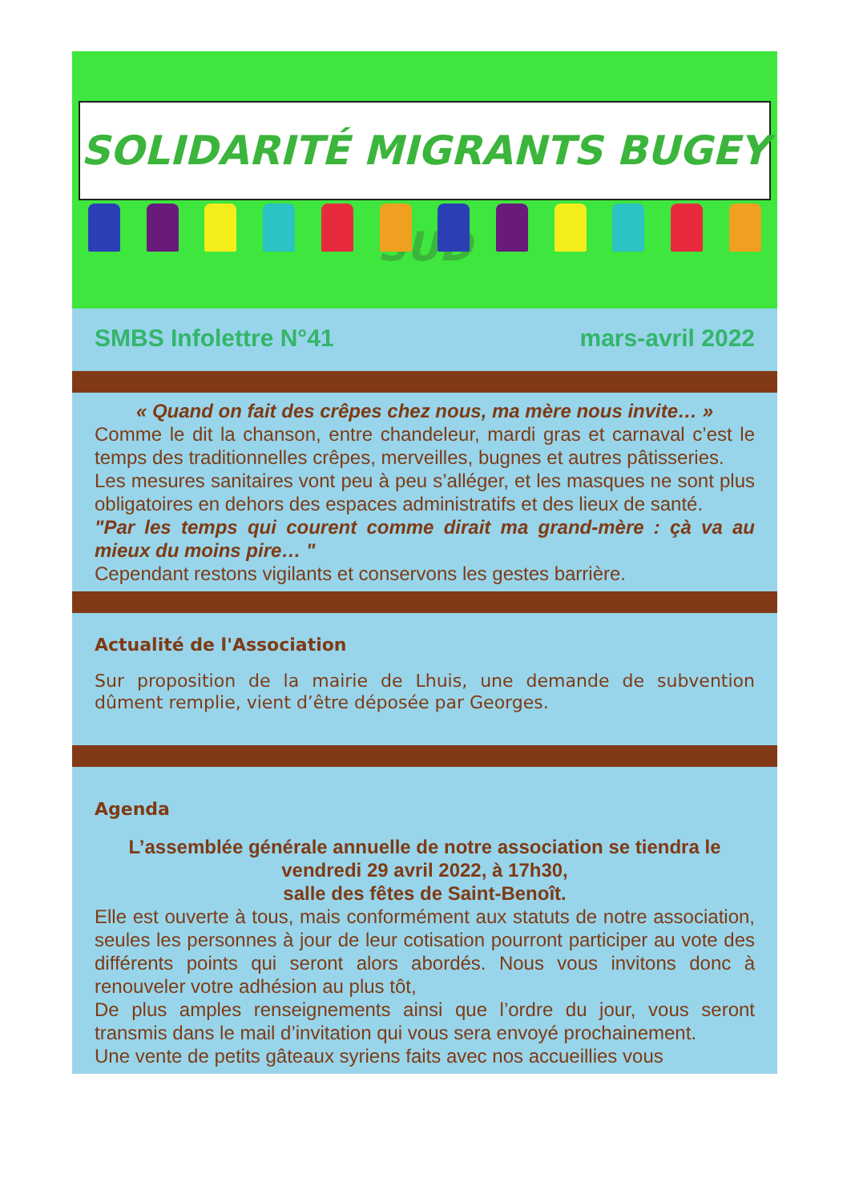SOLIDARITÉ MIGRANTS BUGEY SUD
SMBS Infolettre N°41 mars-avril 2022
« Quand on fait des crêpes chez nous, ma mère nous invite… »
Comme le dit la chanson, entre chandeleur, mardi gras et carnaval c’est le temps des traditionnelles crêpes, merveilles, bugnes et autres pâtisseries.
Les mesures sanitaires vont peu à peu s’alléger, et les masques ne sont plus obligatoires en dehors des espaces administratifs et des lieux de santé.
"Par les temps qui courent comme dirait ma grand-mère : çà va au mieux du moins pire… "
Cependant restons vigilants et conservons les gestes barrière.
Actualité de l'Association
Sur proposition de la mairie de Lhuis, une demande de subvention dûment remplie, vient d’être déposée par Georges.
Agenda
L’assemblée générale annuelle de notre association se tiendra le
vendredi 29 avril 2022, à 17h30,
salle des fêtes de Saint-Benoît.
Elle est ouverte à tous, mais conformément aux statuts de notre association, seules les personnes à jour de leur cotisation pourront participer au vote des différents points qui seront alors abordés. Nous vous invitons donc à renouveler votre adhésion au plus tôt,
De plus amples renseignements ainsi que l’ordre du jour, vous seront transmis dans le mail d’invitation qui vous sera envoyé prochainement.
Une vente de petits gâteaux syriens faits avec nos accueillies vous